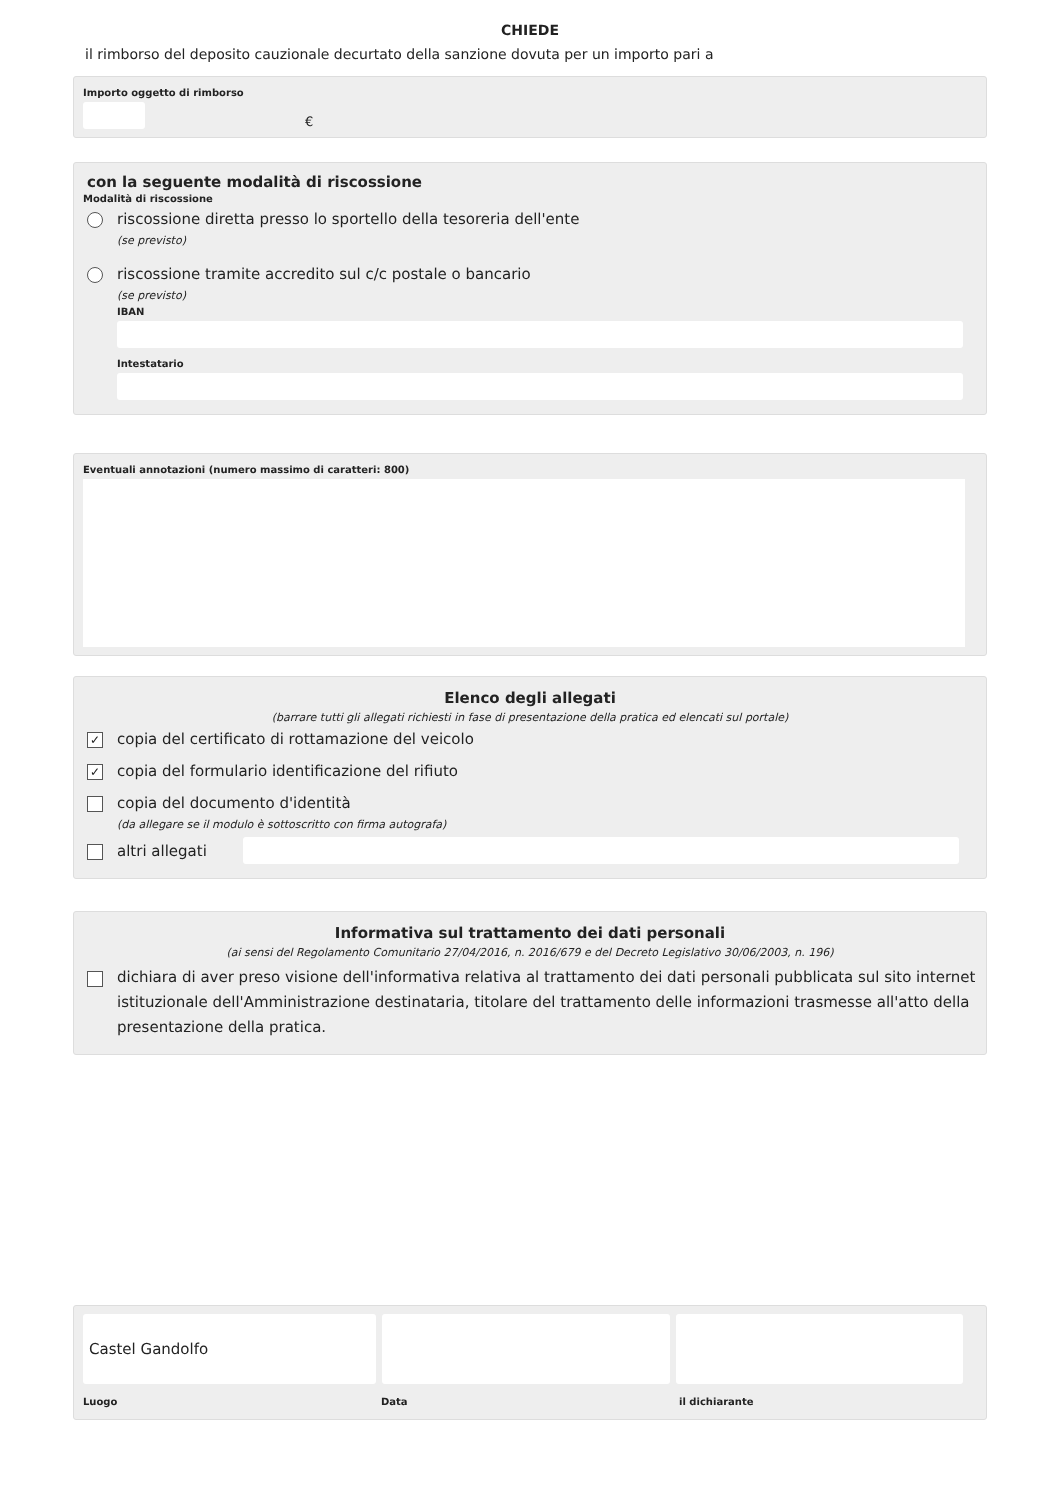CHIEDE
il rimborso del deposito cauzionale decurtato della sanzione dovuta per un importo pari a
Importo oggetto di rimborso
€
con la seguente modalità di riscossione
Modalità di riscossione
riscossione diretta presso lo sportello della tesoreria dell'ente
(se previsto)
riscossione tramite accredito sul c/c postale o bancario
(se previsto)
IBAN
Intestatario
Eventuali annotazioni (numero massimo di caratteri: 800)
Elenco degli allegati
(barrare tutti gli allegati richiesti in fase di presentazione della pratica ed elencati sul portale)
✓ copia del certificato di rottamazione del veicolo
✓ copia del formulario identificazione del rifiuto
copia del documento d'identità
(da allegare se il modulo è sottoscritto con firma autografa)
altri allegati
Informativa sul trattamento dei dati personali
(ai sensi del Regolamento Comunitario 27/04/2016, n. 2016/679 e del Decreto Legislativo 30/06/2003, n. 196)
dichiara di aver preso visione dell'informativa relativa al trattamento dei dati personali pubblicata sul sito internet istituzionale dell'Amministrazione destinataria, titolare del trattamento delle informazioni trasmesse all'atto della presentazione della pratica.
Castel Gandolfo
Luogo Data il dichiarante